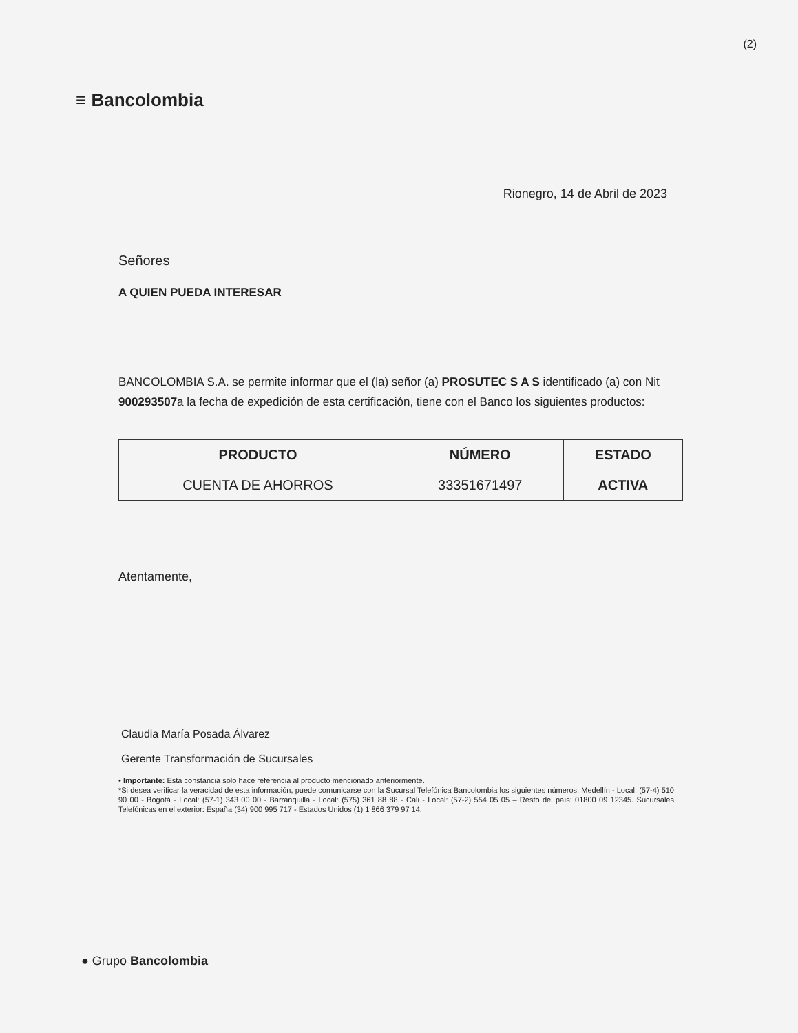(2)
≡ Bancolombia
Rionegro, 14 de Abril de 2023
Señores
A QUIEN PUEDA INTERESAR
BANCOLOMBIA S.A. se permite informar que el (la) señor (a) PROSUTEC S A S identificado (a) con Nit 900293507a la fecha de expedición de esta certificación, tiene con el Banco los siguientes productos:
| PRODUCTO | NÚMERO | ESTADO |
| --- | --- | --- |
| CUENTA DE AHORROS | 33351671497 | ACTIVA |
Atentamente,
Claudia María Posada Álvarez
Gerente Transformación de Sucursales
• Importante: Esta constancia solo hace referencia al producto mencionado anteriormente.
*Si desea verificar la veracidad de esta información, puede comunicarse con la Sucursal Telefónica Bancolombia los siguientes números: Medellín - Local: (57-4) 510 90 00 - Bogotá - Local: (57-1) 343 00 00 - Barranquilla - Local: (575) 361 88 88 - Cali - Local: (57-2) 554 05 05 – Resto del país: 01800 09 12345. Sucursales Telefónicas en el exterior: España (34) 900 995 717 - Estados Unidos (1) 1 866 379 97 14.
● Grupo Bancolombia